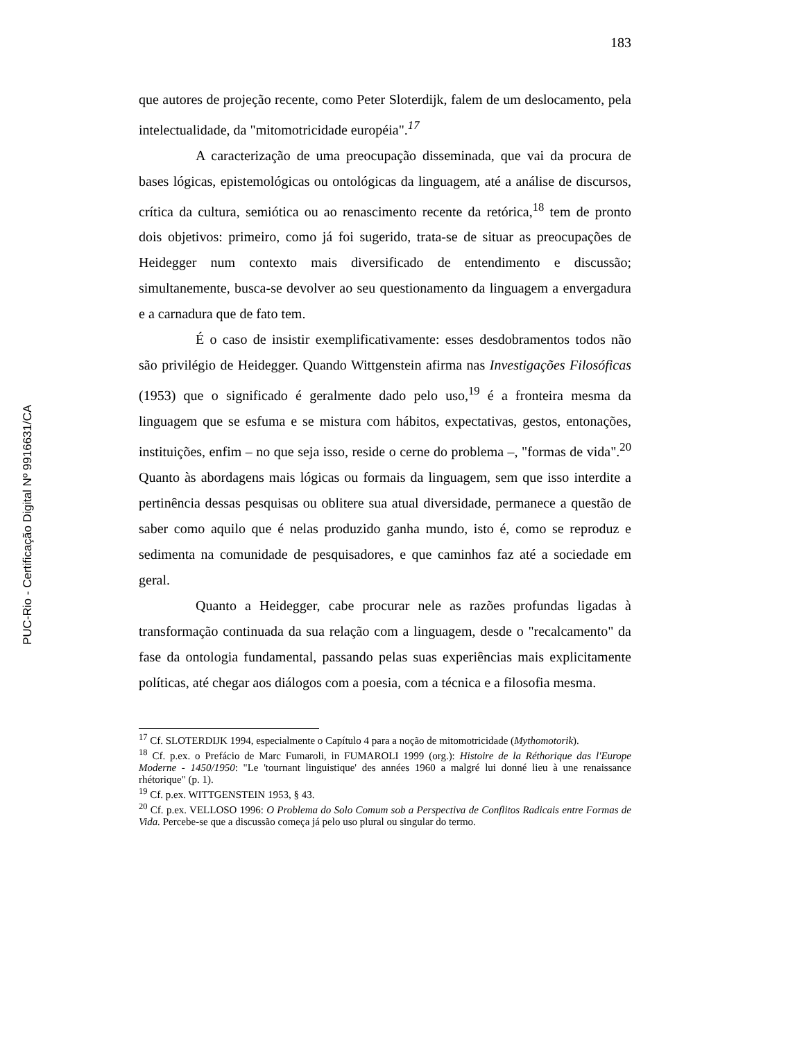PUC-Rio - Certificação Digital Nº 9916631/CA
183
que autores de projeção recente, como Peter Sloterdijk, falem de um deslocamento, pela intelectualidade, da "mitomotricidade européia".<sup>17</sup>
A caracterização de uma preocupação disseminada, que vai da procura de bases lógicas, epistemológicas ou ontológicas da linguagem, até a análise de discursos, crítica da cultura, semiótica ou ao renascimento recente da retórica,<sup>18</sup> tem de pronto dois objetivos: primeiro, como já foi sugerido, trata-se de situar as preocupações de Heidegger num contexto mais diversificado de entendimento e discussão; simultanemente, busca-se devolver ao seu questionamento da linguagem a envergadura e a carnadura que de fato tem.
É o caso de insistir exemplificativamente: esses desdobramentos todos não são privilégio de Heidegger. Quando Wittgenstein afirma nas Investigações Filosóficas (1953) que o significado é geralmente dado pelo uso,<sup>19</sup> é a fronteira mesma da linguagem que se esfuma e se mistura com hábitos, expectativas, gestos, entonações, instituições, enfim – no que seja isso, reside o cerne do problema –, "formas de vida".<sup>20</sup> Quanto às abordagens mais lógicas ou formais da linguagem, sem que isso interdite a pertinência dessas pesquisas ou oblitere sua atual diversidade, permanece a questão de saber como aquilo que é nelas produzido ganha mundo, isto é, como se reproduz e sedimenta na comunidade de pesquisadores, e que caminhos faz até a sociedade em geral.
Quanto a Heidegger, cabe procurar nele as razões profundas ligadas à transformação continuada da sua relação com a linguagem, desde o "recalcamento" da fase da ontologia fundamental, passando pelas suas experiências mais explicitamente políticas, até chegar aos diálogos com a poesia, com a técnica e a filosofia mesma.
<sup>17</sup> Cf. SLOTERDIJK 1994, especialmente o Capítulo 4 para a noção de mitomotricidade (Mythomotorik).
<sup>18</sup> Cf. p.ex. o Prefácio de Marc Fumaroli, in FUMAROLI 1999 (org.): Histoire de la Réthorique das l'Europe Moderne - 1450/1950: "Le 'tournant linguistique' des années 1960 a malgré lui donné lieu à une renaissance rhétorique" (p. 1).
<sup>19</sup> Cf. p.ex. WITTGENSTEIN 1953, § 43.
<sup>20</sup> Cf. p.ex. VELLOSO 1996: O Problema do Solo Comum sob a Perspectiva de Conflitos Radicais entre Formas de Vida. Percebe-se que a discussão começa já pelo uso plural ou singular do termo.